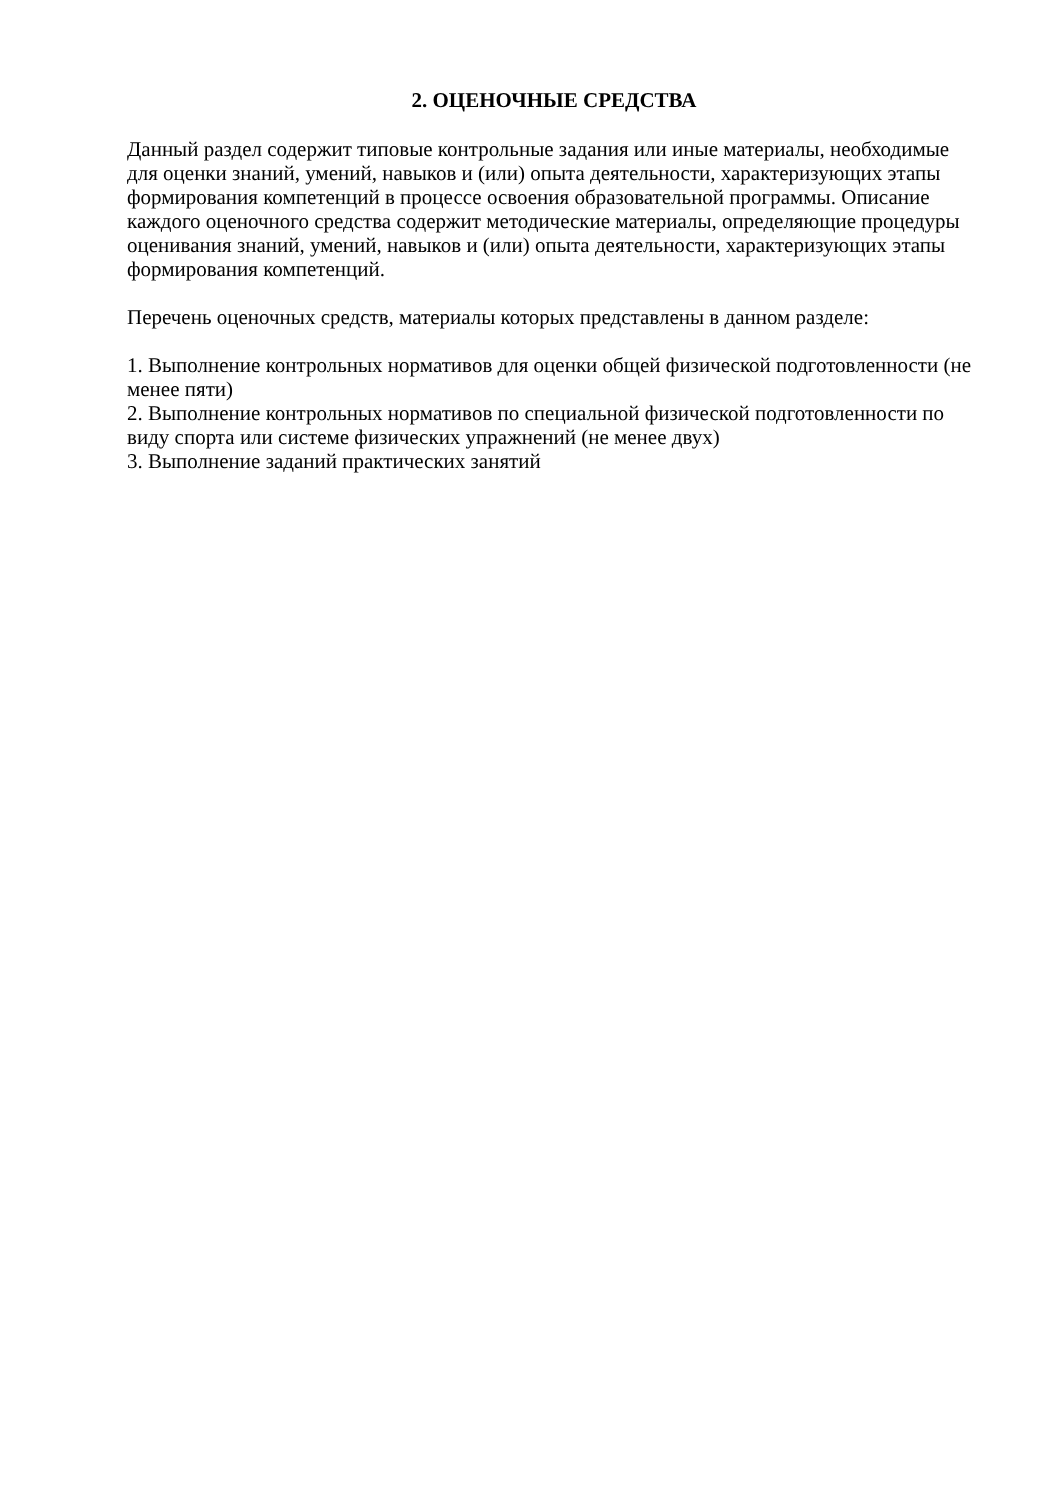2. ОЦЕНОЧНЫЕ СРЕДСТВА
Данный раздел содержит типовые контрольные задания или иные материалы, необходимые для оценки знаний, умений, навыков и (или) опыта деятельности, характеризующих этапы формирования компетенций в процессе освоения образовательной программы. Описание каждого оценочного средства содержит методические материалы, определяющие процедуры оценивания знаний, умений, навыков и (или) опыта деятельности, характеризующих этапы формирования компетенций.
Перечень оценочных средств, материалы которых представлены в данном разделе:
1. Выполнение контрольных нормативов для оценки общей физической подготовленности (не менее пяти)
2. Выполнение контрольных нормативов по специальной физической подготовленности по виду спорта или системе физических упражнений (не менее двух)
3. Выполнение заданий практических занятий